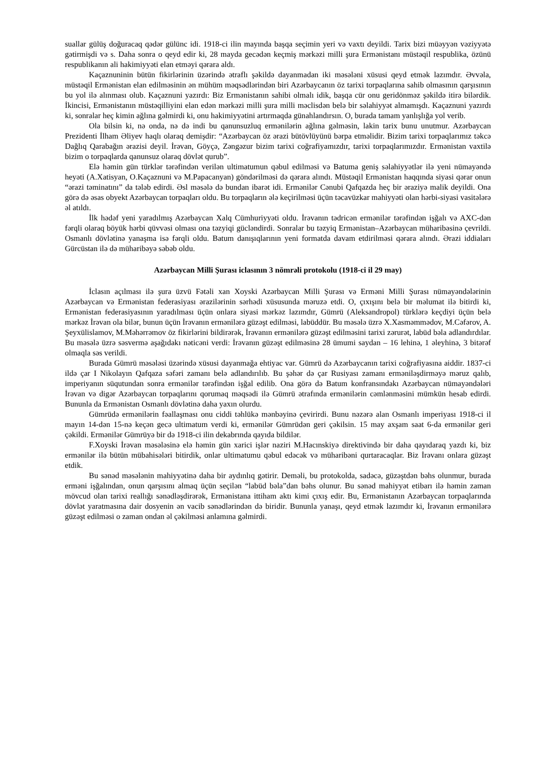suallar gülüş doğuracaq qədər gülünc idi. 1918-ci ilin mayında başqa seçimin yeri və vaxtı deyildi. Tarix bizi müəyyən vəziyyətə gətirmişdi və s. Daha sonra o qeyd edir ki, 28 mayda gecədən keçmiş mərkəzi milli şura Ermənistanı müstəqil respublika, özünü respublikanın ali hakimiyyəti elan etməyi qərara aldı.
Kaçaznuninin bütün fikirlərinin üzərində ətraflı şəkildə dayanmadan iki məsələni xüsusi qeyd etmək lazımdır. Əvvəla, müstəqil Ermənistan elan edilməsinin ən mühüm məqsədlərindən biri Azərbaycanın öz tarixi torpaqlarına sahib olmasının qarşısının bu yol ilə alınması olub. Kaçaznuni yazırdı: Biz Ermənistanın sahibi olmalı idik, başqa cür onu geridönməz şəkildə itirə bilərdik. İkincisi, Ermənistanın müstəqilliyini elan edən mərkəzi milli şura milli məclisdən belə bir səlahiyyət almamışdı. Kaçaznuni yazırdı ki, sonralar heç kimin ağlına gəlmirdi ki, onu hakimiyyətini artırmaqda günahlandırsın. O, burada tamam yanlışlığa yol verib.
Ola bilsin ki, nə onda, nə də indi bu qanunsuzluq ermənilərin ağlına gəlməsin, lakin tarix bunu unutmur. Azərbaycan Prezidenti İlham Əliyev haqlı olaraq demişdir: “Azərbaycan öz ərazi bütövlüyünü bərpa etməlidir. Bizim tarixi torpaqlarımız təkcə Dağlıq Qarabağın ərazisi deyil. İrəvan, Göyçə, Zəngəzur bizim tarixi coğrafiyamızdır, tarixi torpaqlarımızdır. Ermənistan vaxtilə bizim o torpaqlarda qanunsuz olaraq dövlət qurub”.
Elə həmin gün türklər tərəfindən verilən ultimatumun qəbul edilməsi və Batuma geniş səlahiyyətlər ilə yeni nümayəndə heyəti (A.Xatisyan, O.Kaçaznuni və M.Papacanyan) göndərilməsi də qərara alındı. Müstəqil Ermənistan haqqında siyasi qərar onun “ərazi təminatını” da tələb edirdi. Əsl məsələ də bundan ibarət idi. Ermənilər Cənubi Qafqazda heç bir əraziyə malik deyildi. Ona görə də əsas obyekt Azərbaycan torpaqları oldu. Bu torpaqların ələ keçirilməsi üçün təcavüzkar mahiyyəti olan hərbi-siyasi vasitələrə əl atıldı.
İlk hədəf yeni yaradılmış Azərbaycan Xalq Cümhuriyyəti oldu. İrəvanın tədricən ermənilər tərəfindən işğalı və AXC-dən fərqli olaraq böyük hərbi qüvvəsi olması ona təzyiqi gücləndirdi. Sonralar bu təzyiq Ermənistan–Azərbaycan müharibəsinə çevrildi. Osmanlı dövlətinə yanaşma isə fərqli oldu. Batum danışıqlarının yeni formatda davam etdirilməsi qərara alındı. Ərazi iddiaları Gürcüstan ilə də müharibəyə səbəb oldu.
Azərbaycan Milli Şurası iclasının 3 nömrəli protokolu (1918-ci il 29 may)
İclasın açılması ilə şura üzvü Fətəli xan Xoyski Azərbaycan Milli Şurası və Erməni Milli Şurası nümayəndələrinin Azərbaycan və Ermənistan federasiyası ərazilərinin sərhədi xüsusunda məruzə etdi. O, çıxışını belə bir məlumat ilə bitirdi ki, Ermənistan federasiyasının yaradılması üçün onlara siyasi mərkəz lazımdır, Gümrü (Aleksandropol) türklərə keçdiyi üçün belə mərkəz İrəvan ola bilər, bunun üçün İrəvanın ermənilərə güzəşt edilməsi, labüddür. Bu məsələ üzrə X.Xasməmmədov, M.Cəfərov, A. Şeyxülislamov, M.Məhərrəmov öz fikirlərini bildirərək, İrəvanın ermənilərə güzəşt edilməsini tarixi zərurət, labüd bəla adlandırdılar. Bu məsələ üzrə səsvermə aşağıdakı nəticəni verdi: İrəvanın güzəşt edilməsinə 28 ümumi saydan – 16 lehinə, 1 əleyhinə, 3 bitərəf olmaqla səs verildi.
Burada Gümrü məsələsi üzərində xüsusi dayanmağa ehtiyac var. Gümrü də Azərbaycanın tarixi coğrafiyasına aiddir. 1837-ci ildə çar I Nikolayın Qafqaza səfəri zamanı belə adlandırılıb. Bu şəhər də çar Rusiyası zamanı erməniləşdirməyə məruz qalıb, imperiyanın süqutundan sonra ermənilər tərəfindən işğal edilib. Ona görə də Batum konfransındakı Azərbaycan nümayəndələri İrəvan və digər Azərbaycan torpaqlarını qorumaq məqsədi ilə Gümrü ətrafında ermənilərin cəmlənməsini mümkün hesab edirdi. Bununla da Ermənistan Osmanlı dövlətinə daha yaxın olurdu.
Gümrüdə ermənilərin fəallaşması onu ciddi təhlükə mənbəyinə çevirirdi. Bunu nəzərə alan Osmanlı imperiyası 1918-ci il mayın 14-dən 15-nə keçən gecə ultimatum verdi ki, ermənilər Gümrüdən geri çəkilsin. 15 may axşam saat 6-da ermənilər geri çəkildi. Ermənilər Gümrüyə bir də 1918-ci ilin dekabrında qayıda bildilər.
F.Xoyski İrəvan məsələsinə elə həmin gün xarici işlər naziri M.Hacınskiyə direktivində bir daha qayıdaraq yazdı ki, biz ermənilər ilə bütün mübahisələri bitirdik, onlar ultimatumu qəbul edəcək və müharibəni qurtaracaqlar. Biz İrəvanı onlara güzəşt etdik.
Bu sənəd məsələnin mahiyyətinə daha bir aydınlıq gətirir. Deməli, bu protokolda, sadəcə, güzəştdən bəhs olunmur, burada erməni işğalından, onun qarşısını almaq üçün seçilən “labüd bəla”dan bəhs olunur. Bu sənəd mahiyyət etibarı ilə həmin zaman mövcud olan tarixi reallığı sənədləşdirərək, Ermənistana ittiham aktı kimi çıxış edir. Bu, Ermənistanın Azərbaycan torpaqlarında dövlət yaratmasına dair dosyenin ən vacib sənədlərindən də biridir. Bununla yanaşı, qeyd etmək lazımdır ki, İrəvanın ermənilərə güzəşt edilməsi o zaman ondan əl çəkilməsi anlamına gəlmirdi.